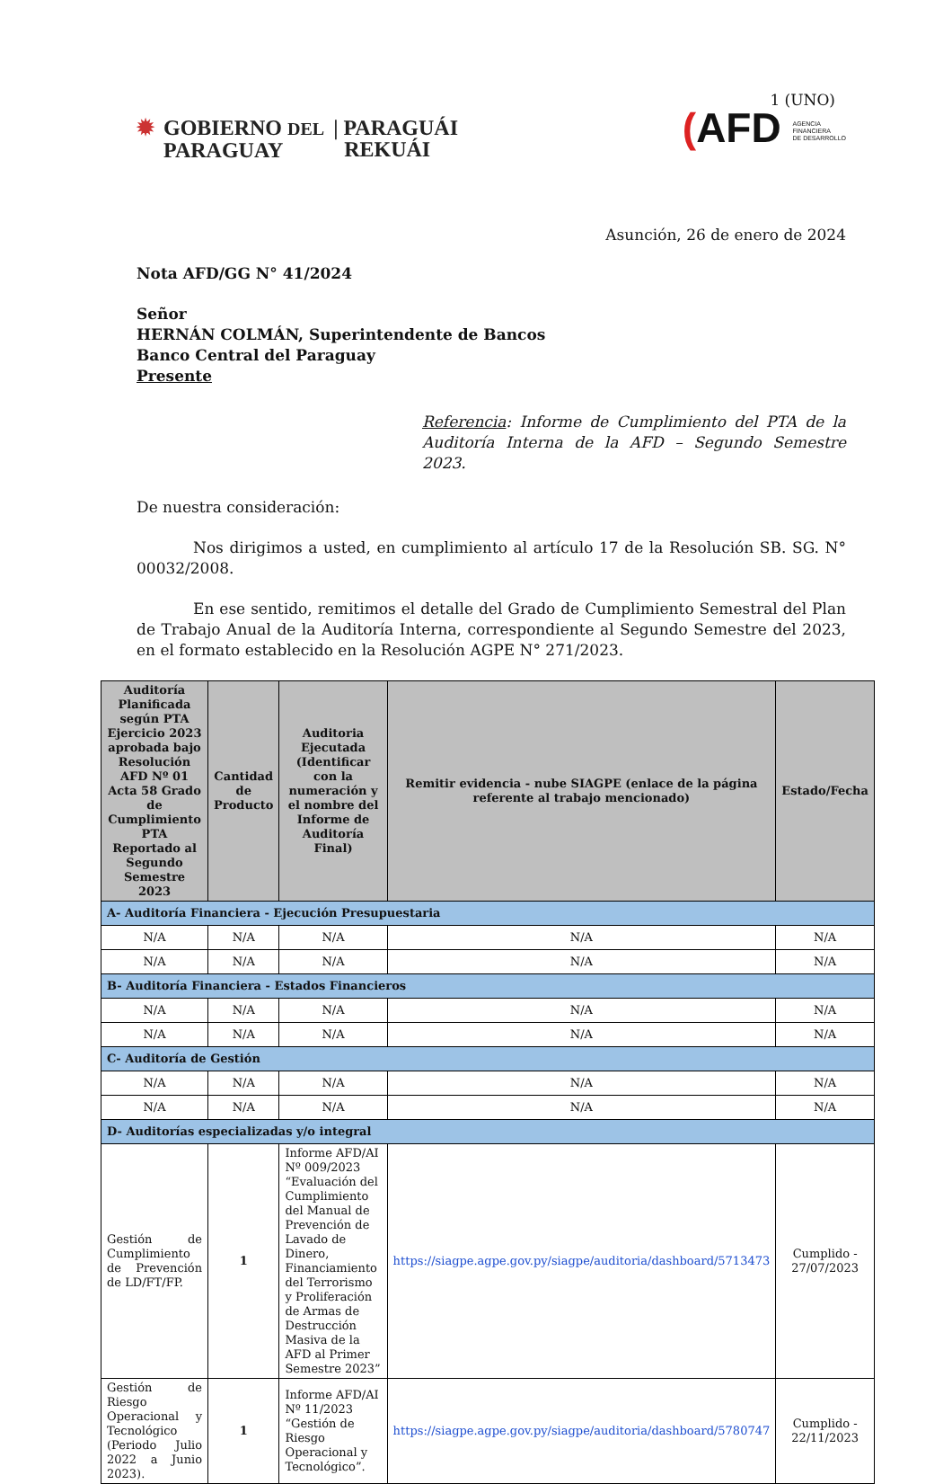✹ GOBIERNO DEL
PARAGUAY
| PARAGUÁI
REKUÁI
1 (UNO)
(AFD AGENCIA
FINANCIERA
DE DESARROLLO
Asunción, 26 de enero de 2024
Nota AFD/GG N° 41/2024
Señor
HERNÁN COLMÁN, Superintendente de Bancos
Banco Central del Paraguay
Presente
Referencia: Informe de Cumplimiento del PTA de la Auditoría Interna de la AFD – Segundo Semestre 2023.
De nuestra consideración:
Nos dirigimos a usted, en cumplimiento al artículo 17 de la Resolución SB. SG. N° 00032/2008.
En ese sentido, remitimos el detalle del Grado de Cumplimiento Semestral del Plan de Trabajo Anual de la Auditoría Interna, correspondiente al Segundo Semestre del 2023, en el formato establecido en la Resolución AGPE N° 271/2023.
| Auditoría Planificada según PTA Ejercicio 2023 aprobada bajo Resolución AFD Nº 01 Acta 58 Grado de Cumplimiento PTA Reportado al Segundo Semestre 2023 | Cantidad de Producto | Auditoria Ejecutada (Identificar con la numeración y el nombre del Informe de Auditoría Final) | Remitir evidencia - nube SIAGPE (enlace de la página referente al trabajo mencionado) | Estado/Fecha |
| --- | --- | --- | --- | --- |
| A- Auditoría Financiera - Ejecución Presupuestaria | | | | |
| N/A | N/A | N/A | N/A | N/A |
| N/A | N/A | N/A | N/A | N/A |
| B- Auditoría Financiera - Estados Financieros | | | | |
| N/A | N/A | N/A | N/A | N/A |
| N/A | N/A | N/A | N/A | N/A |
| C- Auditoría de Gestión | | | | |
| N/A | N/A | N/A | N/A | N/A |
| N/A | N/A | N/A | N/A | N/A |
| D- Auditorías especializadas y/o integral | | | | |
| Gestión de Cumplimiento de Prevención de LD/FT/FP. | 1 | Informe AFD/AI Nº 009/2023 “Evaluación del Cumplimiento del Manual de Prevención de Lavado de Dinero, Financiamiento del Terrorismo y Proliferación de Armas de Destrucción Masiva de la AFD al Primer Semestre 2023” | https://siagpe.agpe.gov.py/siagpe/auditoria/dashboard/5713473 | Cumplido - 27/07/2023 |
| Gestión de Riesgo Operacional y Tecnológico (Periodo Julio 2022 a Junio 2023). | 1 | Informe AFD/AI Nº 11/2023 “Gestión de Riesgo Operacional y Tecnológico”. | https://siagpe.agpe.gov.py/siagpe/auditoria/dashboard/5780747 | Cumplido - 22/11/2023 |